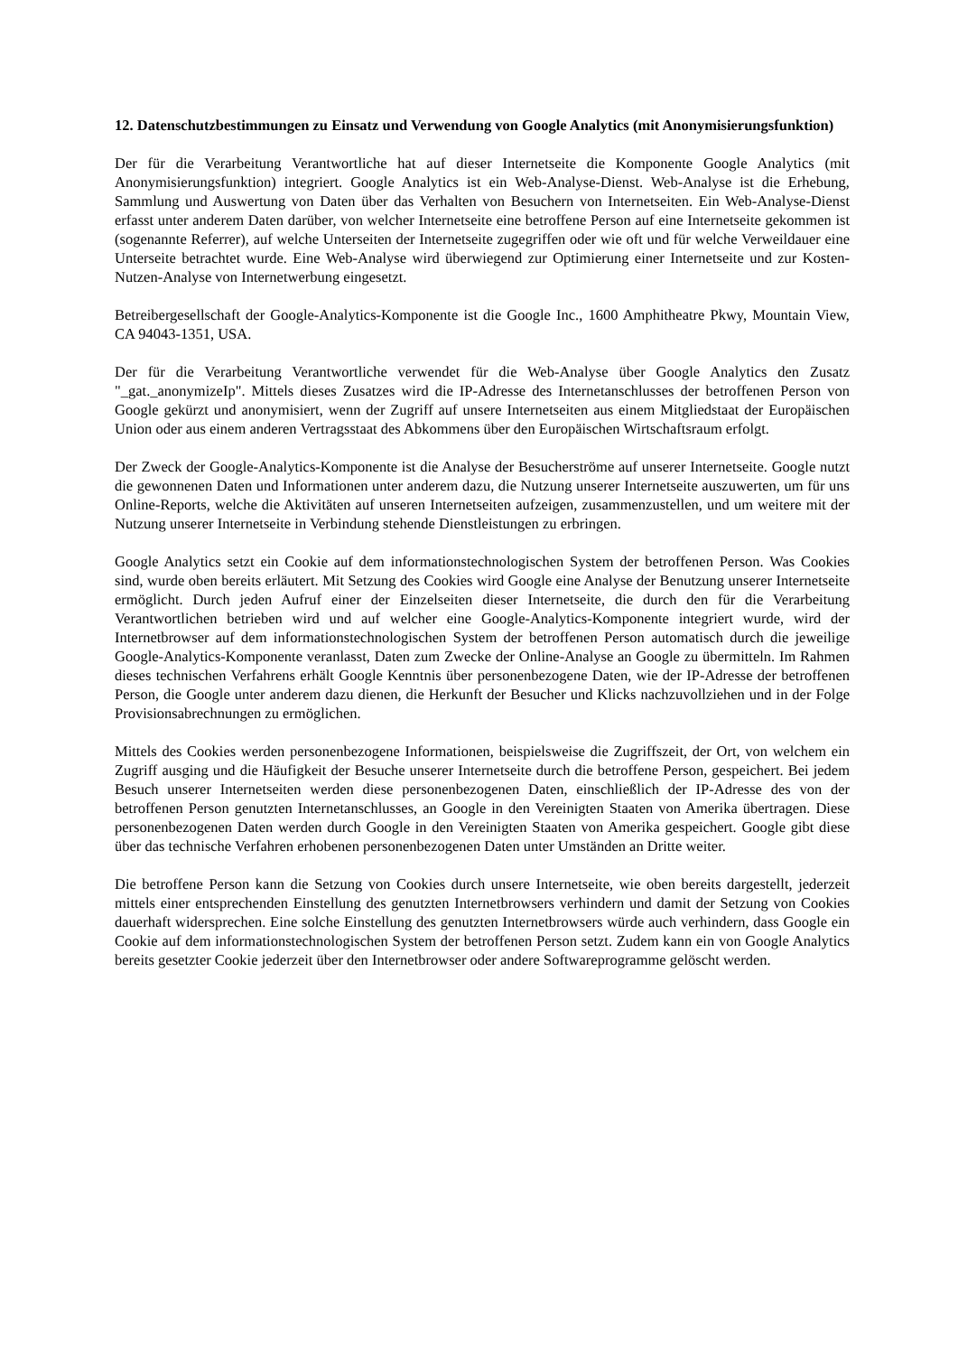12. Datenschutzbestimmungen zu Einsatz und Verwendung von Google Analytics (mit Anonymisierungsfunktion)
Der für die Verarbeitung Verantwortliche hat auf dieser Internetseite die Komponente Google Analytics (mit Anonymisierungsfunktion) integriert. Google Analytics ist ein Web-Analyse-Dienst. Web-Analyse ist die Erhebung, Sammlung und Auswertung von Daten über das Verhalten von Besuchern von Internetseiten. Ein Web-Analyse-Dienst erfasst unter anderem Daten darüber, von welcher Internetseite eine betroffene Person auf eine Internetseite gekommen ist (sogenannte Referrer), auf welche Unterseiten der Internetseite zugegriffen oder wie oft und für welche Verweildauer eine Unterseite betrachtet wurde. Eine Web-Analyse wird überwiegend zur Optimierung einer Internetseite und zur Kosten-Nutzen-Analyse von Internetwerbung eingesetzt.
Betreibergesellschaft der Google-Analytics-Komponente ist die Google Inc., 1600 Amphitheatre Pkwy, Mountain View, CA 94043-1351, USA.
Der für die Verarbeitung Verantwortliche verwendet für die Web-Analyse über Google Analytics den Zusatz "_gat._anonymizeIp". Mittels dieses Zusatzes wird die IP-Adresse des Internetanschlusses der betroffenen Person von Google gekürzt und anonymisiert, wenn der Zugriff auf unsere Internetseiten aus einem Mitgliedstaat der Europäischen Union oder aus einem anderen Vertragsstaat des Abkommens über den Europäischen Wirtschaftsraum erfolgt.
Der Zweck der Google-Analytics-Komponente ist die Analyse der Besucherströme auf unserer Internetseite. Google nutzt die gewonnenen Daten und Informationen unter anderem dazu, die Nutzung unserer Internetseite auszuwerten, um für uns Online-Reports, welche die Aktivitäten auf unseren Internetseiten aufzeigen, zusammenzustellen, und um weitere mit der Nutzung unserer Internetseite in Verbindung stehende Dienstleistungen zu erbringen.
Google Analytics setzt ein Cookie auf dem informationstechnologischen System der betroffenen Person. Was Cookies sind, wurde oben bereits erläutert. Mit Setzung des Cookies wird Google eine Analyse der Benutzung unserer Internetseite ermöglicht. Durch jeden Aufruf einer der Einzelseiten dieser Internetseite, die durch den für die Verarbeitung Verantwortlichen betrieben wird und auf welcher eine Google-Analytics-Komponente integriert wurde, wird der Internetbrowser auf dem informationstechnologischen System der betroffenen Person automatisch durch die jeweilige Google-Analytics-Komponente veranlasst, Daten zum Zwecke der Online-Analyse an Google zu übermitteln. Im Rahmen dieses technischen Verfahrens erhält Google Kenntnis über personenbezogene Daten, wie der IP-Adresse der betroffenen Person, die Google unter anderem dazu dienen, die Herkunft der Besucher und Klicks nachzuvollziehen und in der Folge Provisionsabrechnungen zu ermöglichen.
Mittels des Cookies werden personenbezogene Informationen, beispielsweise die Zugriffszeit, der Ort, von welchem ein Zugriff ausging und die Häufigkeit der Besuche unserer Internetseite durch die betroffene Person, gespeichert. Bei jedem Besuch unserer Internetseiten werden diese personenbezogenen Daten, einschließlich der IP-Adresse des von der betroffenen Person genutzten Internetanschlusses, an Google in den Vereinigten Staaten von Amerika übertragen. Diese personenbezogenen Daten werden durch Google in den Vereinigten Staaten von Amerika gespeichert. Google gibt diese über das technische Verfahren erhobenen personenbezogenen Daten unter Umständen an Dritte weiter.
Die betroffene Person kann die Setzung von Cookies durch unsere Internetseite, wie oben bereits dargestellt, jederzeit mittels einer entsprechenden Einstellung des genutzten Internetbrowsers verhindern und damit der Setzung von Cookies dauerhaft widersprechen. Eine solche Einstellung des genutzten Internetbrowsers würde auch verhindern, dass Google ein Cookie auf dem informationstechnologischen System der betroffenen Person setzt. Zudem kann ein von Google Analytics bereits gesetzter Cookie jederzeit über den Internetbrowser oder andere Softwareprogramme gelöscht werden.